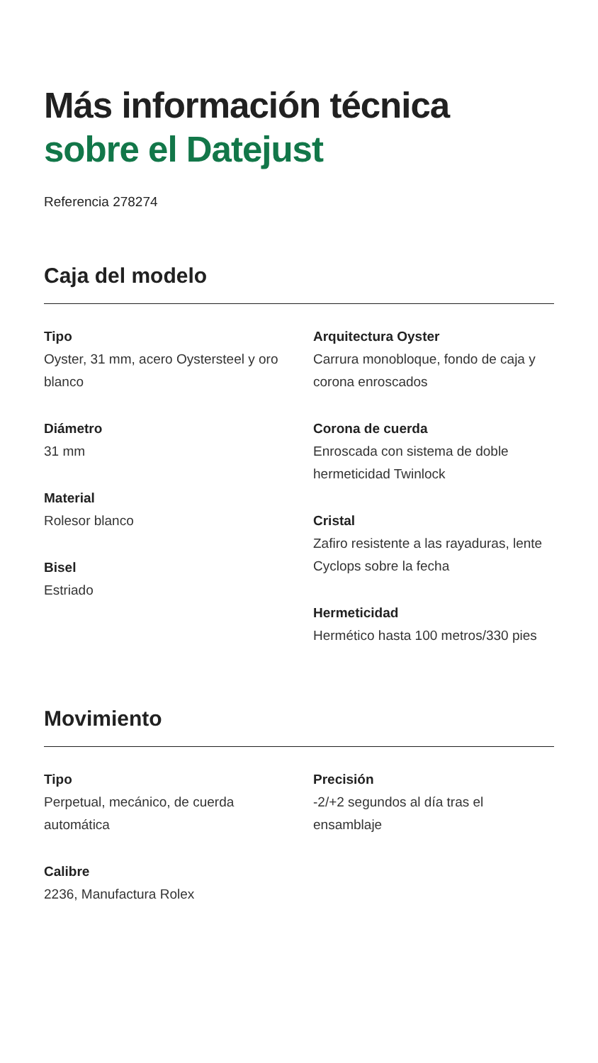Más información técnica
sobre el Datejust
Referencia 278274
Caja del modelo
Tipo
Oyster, 31 mm, acero Oystersteel y oro blanco
Diámetro
31 mm
Material
Rolesor blanco
Bisel
Estriado
Arquitectura Oyster
Carrura monobloque, fondo de caja y corona enroscados
Corona de cuerda
Enroscada con sistema de doble hermeticidad Twinlock
Cristal
Zafiro resistente a las rayaduras, lente Cyclops sobre la fecha
Hermeticidad
Hermético hasta 100 metros/330 pies
Movimiento
Tipo
Perpetual, mecánico, de cuerda automática
Calibre
2236, Manufactura Rolex
Precisión
-2/+2 segundos al día tras el ensamblaje